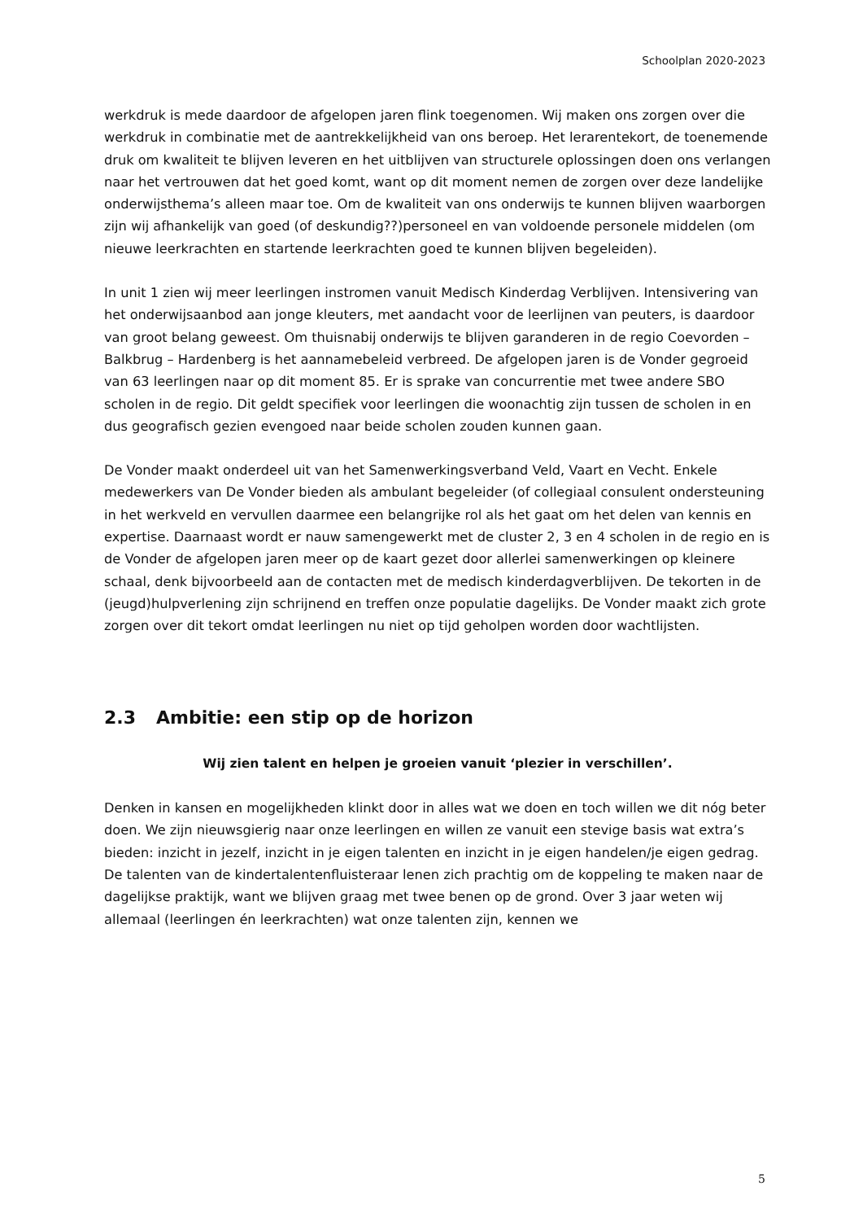Schoolplan 2020-2023
werkdruk is mede daardoor de afgelopen jaren flink toegenomen. Wij maken ons zorgen over die werkdruk in combinatie met de aantrekkelijkheid van ons beroep. Het lerarentekort, de toenemende druk om kwaliteit te blijven leveren en het uitblijven van structurele oplossingen doen ons verlangen naar het vertrouwen dat het goed komt, want op dit moment nemen de zorgen over deze landelijke onderwijsthema’s alleen maar toe. Om de kwaliteit van ons onderwijs te kunnen blijven waarborgen zijn wij afhankelijk van goed (of deskundig??)personeel en van voldoende personele middelen (om nieuwe leerkrachten en startende leerkrachten goed te kunnen blijven begeleiden).
In unit 1 zien wij meer leerlingen instromen vanuit Medisch Kinderdag Verblijven. Intensivering van het onderwijsaanbod aan jonge kleuters, met aandacht voor de leerlijnen van peuters, is daardoor van groot belang geweest. Om thuisnabij onderwijs te blijven garanderen in de regio Coevorden – Balkbrug – Hardenberg is het aannamebeleid verbreed. De afgelopen jaren is de Vonder gegroeid van 63 leerlingen naar op dit moment 85. Er is sprake van concurrentie met twee andere SBO scholen in de regio. Dit geldt specifiek voor leerlingen die woonachtig zijn tussen de scholen in en dus geografisch gezien evengoed naar beide scholen zouden kunnen gaan.
De Vonder maakt onderdeel uit van het Samenwerkingsverband Veld, Vaart en Vecht. Enkele medewerkers van De Vonder bieden als ambulant begeleider (of collegiaal consulent ondersteuning in het werkveld en vervullen daarmee een belangrijke rol als het gaat om het delen van kennis en expertise. Daarnaast wordt er nauw samengewerkt met de cluster 2, 3 en 4 scholen in de regio en is de Vonder de afgelopen jaren meer op de kaart gezet door allerlei samenwerkingen op kleinere schaal, denk bijvoorbeeld aan de contacten met de medisch kinderdagverblijven. De tekorten in de (jeugd)hulpverlening zijn schrijnend en treffen onze populatie dagelijks. De Vonder maakt zich grote zorgen over dit tekort omdat leerlingen nu niet op tijd geholpen worden door wachtlijsten.
2.3 Ambitie: een stip op de horizon
Wij zien talent en helpen je groeien vanuit ‘plezier in verschillen’.
Denken in kansen en mogelijkheden klinkt door in alles wat we doen en toch willen we dit nóg beter doen. We zijn nieuwsgierig naar onze leerlingen en willen ze vanuit een stevige basis wat extra’s bieden: inzicht in jezelf, inzicht in je eigen talenten en inzicht in je eigen handelen/je eigen gedrag. De talenten van de kindertalentenfluisteraar lenen zich prachtig om de koppeling te maken naar de dagelijkse praktijk, want we blijven graag met twee benen op de grond. Over 3 jaar weten wij allemaal (leerlingen én leerkrachten) wat onze talenten zijn, kennen we
5